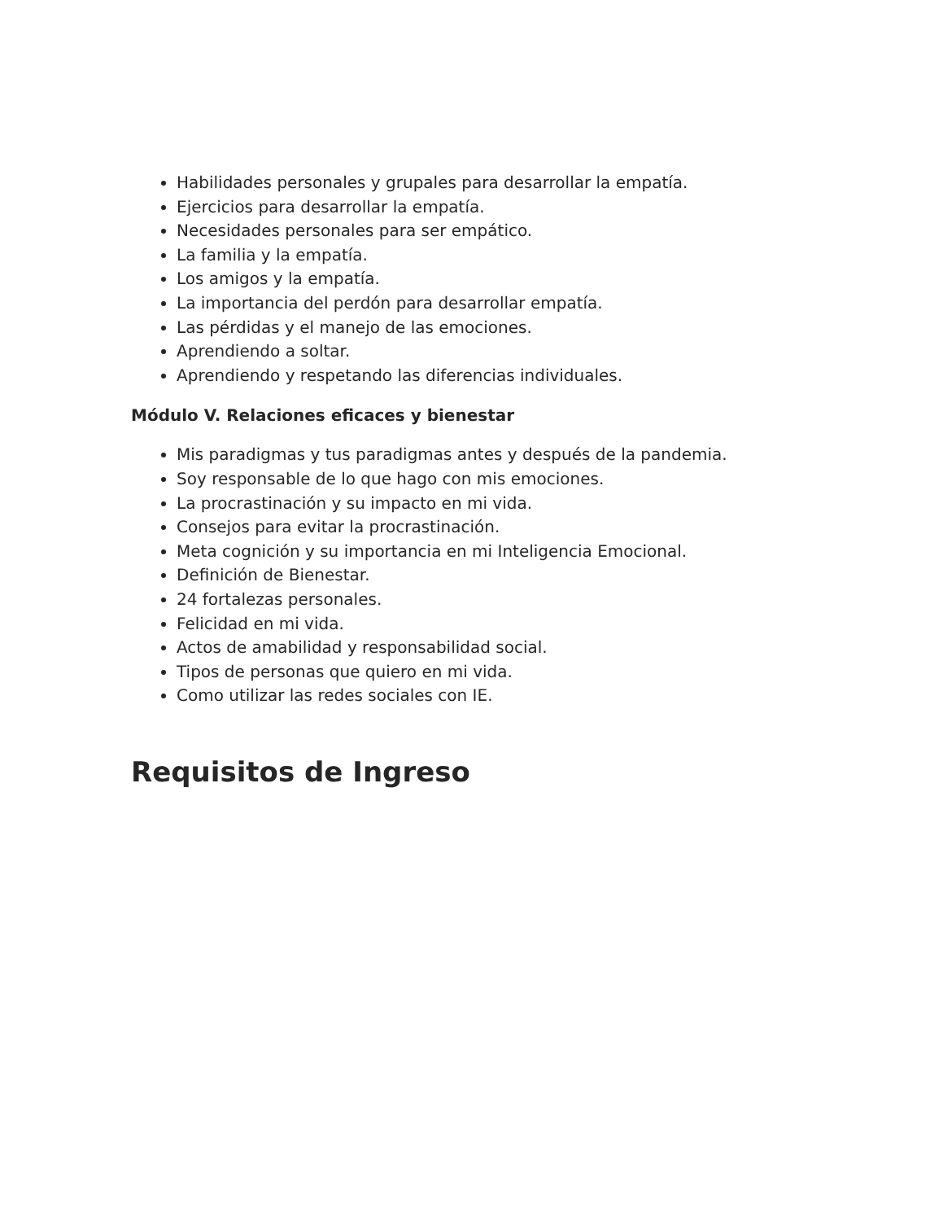Habilidades personales y grupales para desarrollar la empatía.
Ejercicios para desarrollar la empatía.
Necesidades personales para ser empático.
La familia y la empatía.
Los amigos y la empatía.
La importancia del perdón para desarrollar empatía.
Las pérdidas y el manejo de las emociones.
Aprendiendo a soltar.
Aprendiendo y respetando las diferencias individuales.
Módulo V. Relaciones eficaces y bienestar
Mis paradigmas y tus paradigmas antes y después de la pandemia.
Soy responsable de lo que hago con mis emociones.
La procrastinación y su impacto en mi vida.
Consejos para evitar la procrastinación.
Meta cognición y su importancia en mi Inteligencia Emocional.
Definición de Bienestar.
24 fortalezas personales.
Felicidad en mi vida.
Actos de amabilidad y responsabilidad social.
Tipos de personas que quiero en mi vida.
Como utilizar las redes sociales con IE.
Requisitos de Ingreso